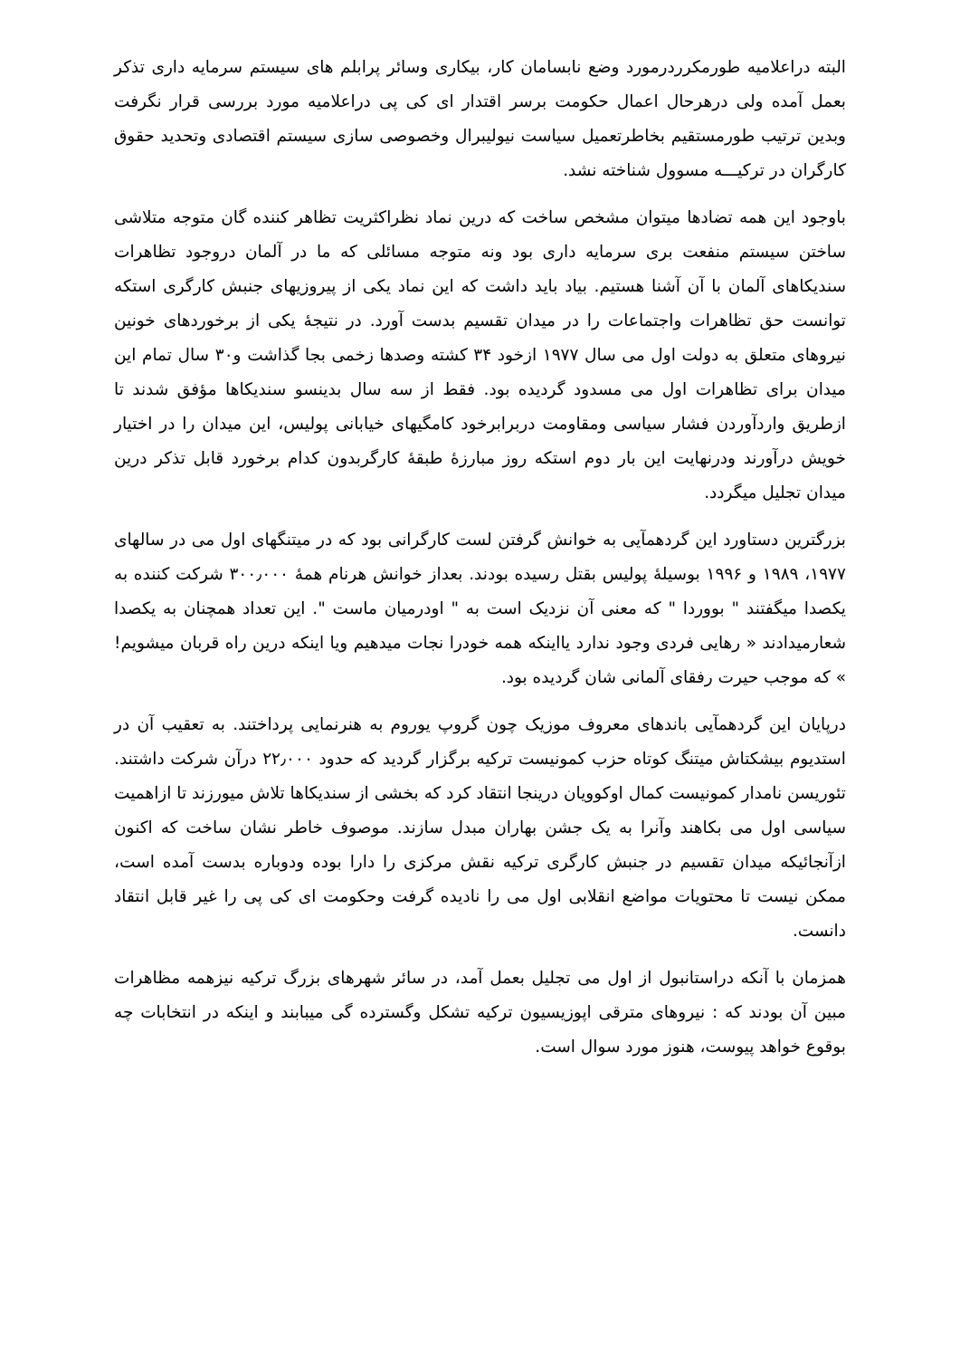البته دراعلامیه طورمکرردرمورد وضع نابسامان کار، بیکاری وسائر پرابلم های سیستم سرمایه داری تذکر بعمل آمده ولی درهرحال اعمال حکومت برسر اقتدار ای کی پی دراعلامیه مورد بررسی قرار نگرفت وبدین ترتیب طورمستقیم بخاطرتعمیل سیاست نیولیبرال وخصوصی سازی سیستم اقتصادی وتحدید حقوق کارگران در ترکیـــه مسوول شناخته نشد.
باوجود این همه تضادها میتوان مشخص ساخت که درین نماد نظراکثریت تظاهر کننده گان متوجه متلاشی ساختن سیستم منفعت بری سرمایه داری بود ونه متوجه مسائلی که ما در آلمان دروجود تظاهرات سندیکاهای آلمان با آن آشنا هستیم. بیاد باید داشت که این نماد یکی از پیروزیهای جنبش کارگری استکه توانست حق تظاهرات واجتماعات را در میدان تقسیم بدست آورد. در نتیجۀ یکی از برخوردهای خونین نیروهای متعلق به دولت اول می سال ۱۹۷۷ ازخود ۳۴ کشته وصدها زخمی بجا گذاشت و۳۰ سال تمام این میدان برای تظاهرات اول می مسدود گردیده بود. فقط از سه سال بدینسو سندیکاها مؤفق شدند تا ازطریق واردآوردن فشار سیاسی ومقاومت دربرابرخود کامگیهای خیابانی پولیس، این میدان را در اختیار خویش درآورند ودرنهایت این بار دوم استکه روز مبارزۀ طبقۀ کارگربدون کدام برخورد قابل تذکر درین میدان تجلیل میگردد.
بزرگترین دستاورد این گردهمآیی به خوانش گرفتن لست کارگرانی بود که در میتنگهای اول می در سالهای ۱۹۷۷، ۱۹۸۹ و ۱۹۹۶ بوسیلۀ پولیس بقتل رسیده بودند. بعداز خوانش هرنام همۀ ۳۰۰٫۰۰۰ شرکت کننده به یکصدا میگفتند " بووردا " که معنی آن نزدیک است به " اودرمیان ماست ". این تعداد همچنان به یکصدا شعارمیدادند « رهایی فردی وجود ندارد یااینکه همه خودرا نجات میدهیم ویا اینکه درین راه قربان میشویم! » که موجب حیرت رفقای آلمانی شان گردیده بود.
درپایان این گردهمآیی باندهای معروف موزیک چون گروپ یوروم به هنرنمایی پرداختند. به تعقیب آن در استدیوم بیشکتاش میتنگ کوتاه حزب کمونیست ترکیه برگزار گردید که حدود ۲۲٫۰۰۰ درآن شرکت داشتند. تئوریسن نامدار کمونیست کمال اوکوویان درینجا انتقاد کرد که بخشی از سندیکاها تلاش میورزند تا ازاهمیت سیاسی اول می بکاهند وآنرا به یک جشن بهاران مبدل سازند. موصوف خاطر نشان ساخت که اکنون ازآنجائیکه میدان تقسیم در جنبش کارگری ترکیه نقش مرکزی را دارا بوده ودوباره بدست آمده است، ممکن نیست تا محتویات مواضع انقلابی اول می را نادیده گرفت وحکومت ای کی پی را غیر قابل انتقاد دانست.
همزمان با آنکه دراستانبول از اول می تجلیل بعمل آمد، در سائر شهرهای بزرگ ترکیه نیزهمه مظاهرات مبین آن بودند که : نیروهای مترقی اپوزیسیون ترکیه تشکل وگسترده گی میبابند و اینکه در انتخابات چه بوقوع خواهد پیوست، هنوز مورد سوال است.